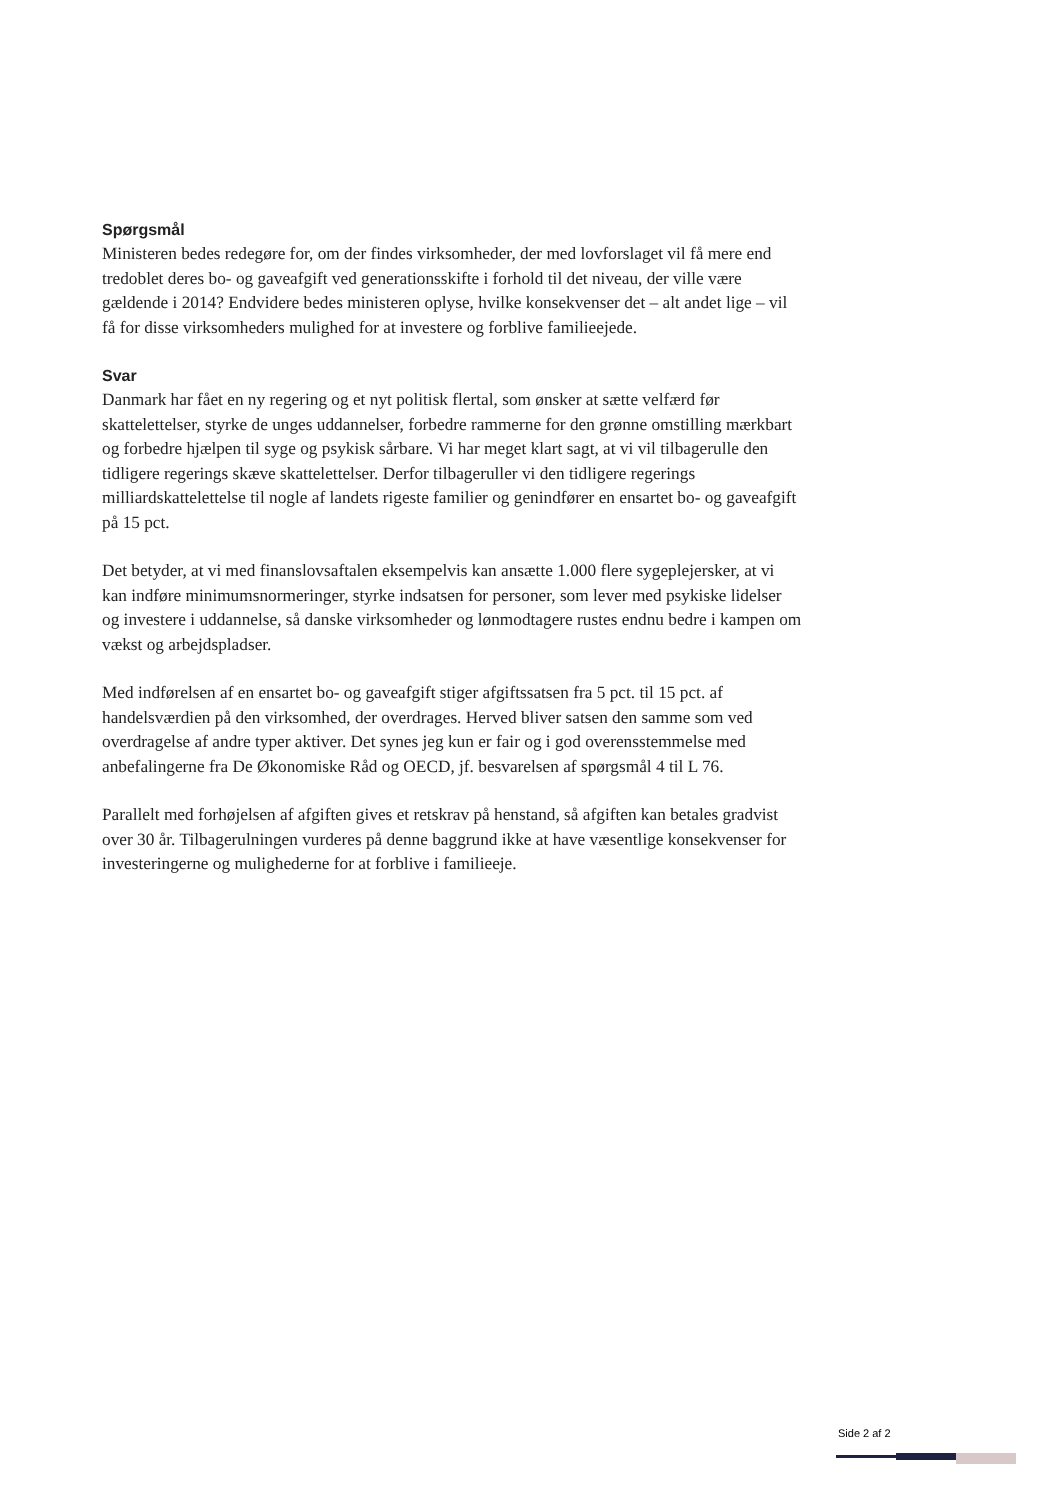Spørgsmål
Ministeren bedes redegøre for, om der findes virksomheder, der med lovforslaget vil få mere end tredoblet deres bo- og gaveafgift ved generationsskifte i forhold til det niveau, der ville være gældende i 2014? Endvidere bedes ministeren oplyse, hvilke konsekvenser det – alt andet lige – vil få for disse virksomheders mulighed for at investere og forblive familieejede.
Svar
Danmark har fået en ny regering og et nyt politisk flertal, som ønsker at sætte velfærd før skattelettelser, styrke de unges uddannelser, forbedre rammerne for den grønne omstilling mærkbart og forbedre hjælpen til syge og psykisk sårbare. Vi har meget klart sagt, at vi vil tilbagerulle den tidligere regerings skæve skattelettelser. Derfor tilbageruller vi den tidligere regerings milliardskattelettelse til nogle af landets rigeste familier og genindfører en ensartet bo- og gaveafgift på 15 pct.
Det betyder, at vi med finanslovsaftalen eksempelvis kan ansætte 1.000 flere sygeplejersker, at vi kan indføre minimumsnormeringer, styrke indsatsen for personer, som lever med psykiske lidelser og investere i uddannelse, så danske virksomheder og lønmodtagere rustes endnu bedre i kampen om vækst og arbejdspladser.
Med indførelsen af en ensartet bo- og gaveafgift stiger afgiftssatsen fra 5 pct. til 15 pct. af handelsværdien på den virksomhed, der overdrages. Herved bliver satsen den samme som ved overdragelse af andre typer aktiver. Det synes jeg kun er fair og i god overensstemmelse med anbefalingerne fra De Økonomiske Råd og OECD, jf. besvarelsen af spørgsmål 4 til L 76.
Parallelt med forhøjelsen af afgiften gives et retskrav på henstand, så afgiften kan betales gradvist over 30 år. Tilbagerulningen vurderes på denne baggrund ikke at have væsentlige konsekvenser for investeringerne og mulighederne for at forblive i familieeje.
Side 2 af 2